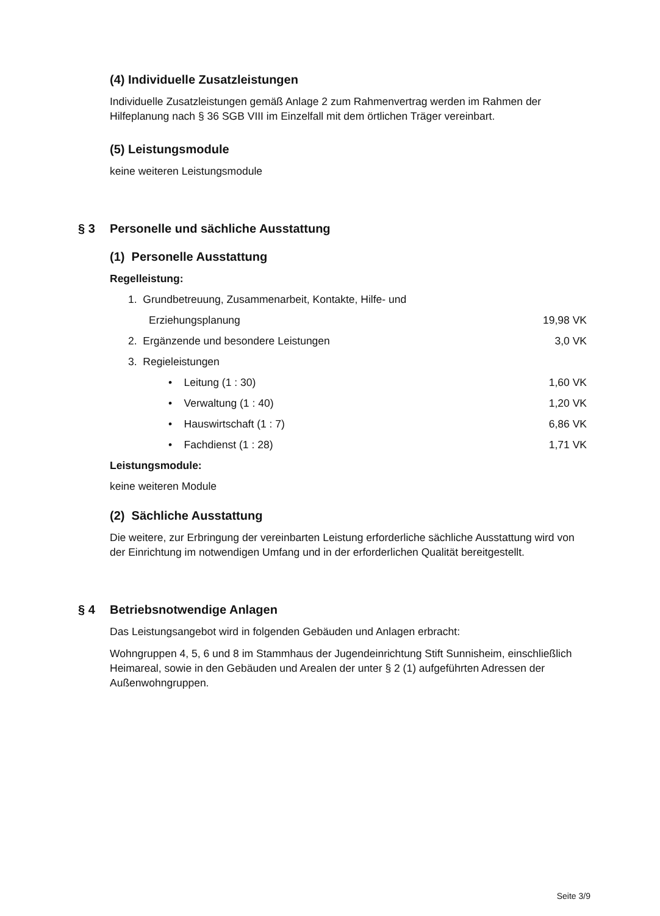(4) Individuelle Zusatzleistungen
Individuelle Zusatzleistungen gemäß Anlage 2 zum Rahmenvertrag werden im Rahmen der Hilfeplanung nach § 36 SGB VIII im Einzelfall mit dem örtlichen Träger vereinbart.
(5) Leistungsmodule
keine weiteren Leistungsmodule
§ 3 Personelle und sächliche Ausstattung
(1) Personelle Ausstattung
Regelleistung:
1. Grundbetreuung, Zusammenarbeit, Kontakte, Hilfe- und
Erziehungsplanung 19,98 VK
2. Ergänzende und besondere Leistungen 3,0 VK
3. Regieleistungen
• Leitung (1 : 30) 1,60 VK
• Verwaltung (1 : 40) 1,20 VK
• Hauswirtschaft (1 : 7) 6,86 VK
• Fachdienst (1 : 28) 1,71 VK
Leistungsmodule:
keine weiteren Module
(2) Sächliche Ausstattung
Die weitere, zur Erbringung der vereinbarten Leistung erforderliche sächliche Ausstattung wird von der Einrichtung im notwendigen Umfang und in der erforderlichen Qualität bereitgestellt.
§ 4 Betriebsnotwendige Anlagen
Das Leistungsangebot wird in folgenden Gebäuden und Anlagen erbracht:
Wohngruppen 4, 5, 6 und 8 im Stammhaus der Jugendeinrichtung Stift Sunnisheim, einschließlich Heimareal, sowie in den Gebäuden und Arealen der unter § 2 (1) aufgeführten Adressen der Außenwohngruppen.
Seite 3/9